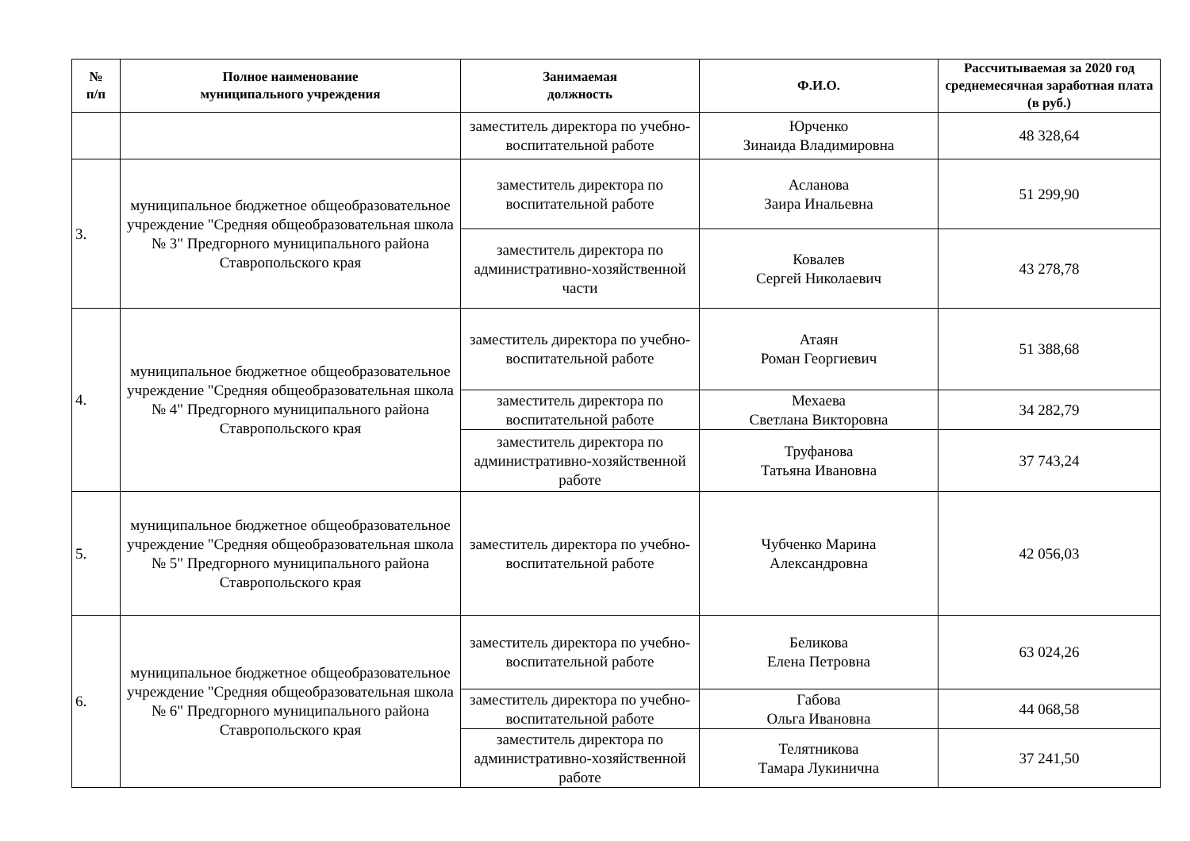| № п/п | Полное наименование муниципального учреждения | Занимаемая должность | Ф.И.О. | Рассчитываемая за 2020 год среднемесячная заработная плата (в руб.) |
| --- | --- | --- | --- | --- |
| | | заместитель директора по учебно-воспитательной работе | Юрченко Зинаида Владимировна | 48 328,64 |
| 3. | муниципальное бюджетное общеобразовательное учреждение "Средняя общеобразовательная школа № 3" Предгорного муниципального района Ставропольского края | заместитель директора по воспитательной работе | Асланова Заира Инальевна | 51 299,90 |
| | | заместитель директора по административно-хозяйственной части | Ковалев Сергей Николаевич | 43 278,78 |
| 4. | муниципальное бюджетное общеобразовательное учреждение "Средняя общеобразовательная школа № 4" Предгорного муниципального района Ставропольского края | заместитель директора по учебно-воспитательной работе | Атаян Роман Георгиевич | 51 388,68 |
| | | заместитель директора по воспитательной работе | Мехаева Светлана Викторовна | 34 282,79 |
| | | заместитель директора по административно-хозяйственной работе | Труфанова Татьяна Ивановна | 37 743,24 |
| 5. | муниципальное бюджетное общеобразовательное учреждение "Средняя общеобразовательная школа № 5" Предгорного муниципального района Ставропольского края | заместитель директора по учебно-воспитательной работе | Чубченко Марина Александровна | 42 056,03 |
| 6. | муниципальное бюджетное общеобразовательное учреждение "Средняя общеобразовательная школа № 6" Предгорного муниципального района Ставропольского края | заместитель директора по учебно-воспитательной работе | Беликова Елена Петровна | 63 024,26 |
| | | заместитель директора по учебно-воспитательной работе | Габова Ольга Ивановна | 44 068,58 |
| | | заместитель директора по административно-хозяйственной работе | Телятникова Тамара Лукинична | 37 241,50 |